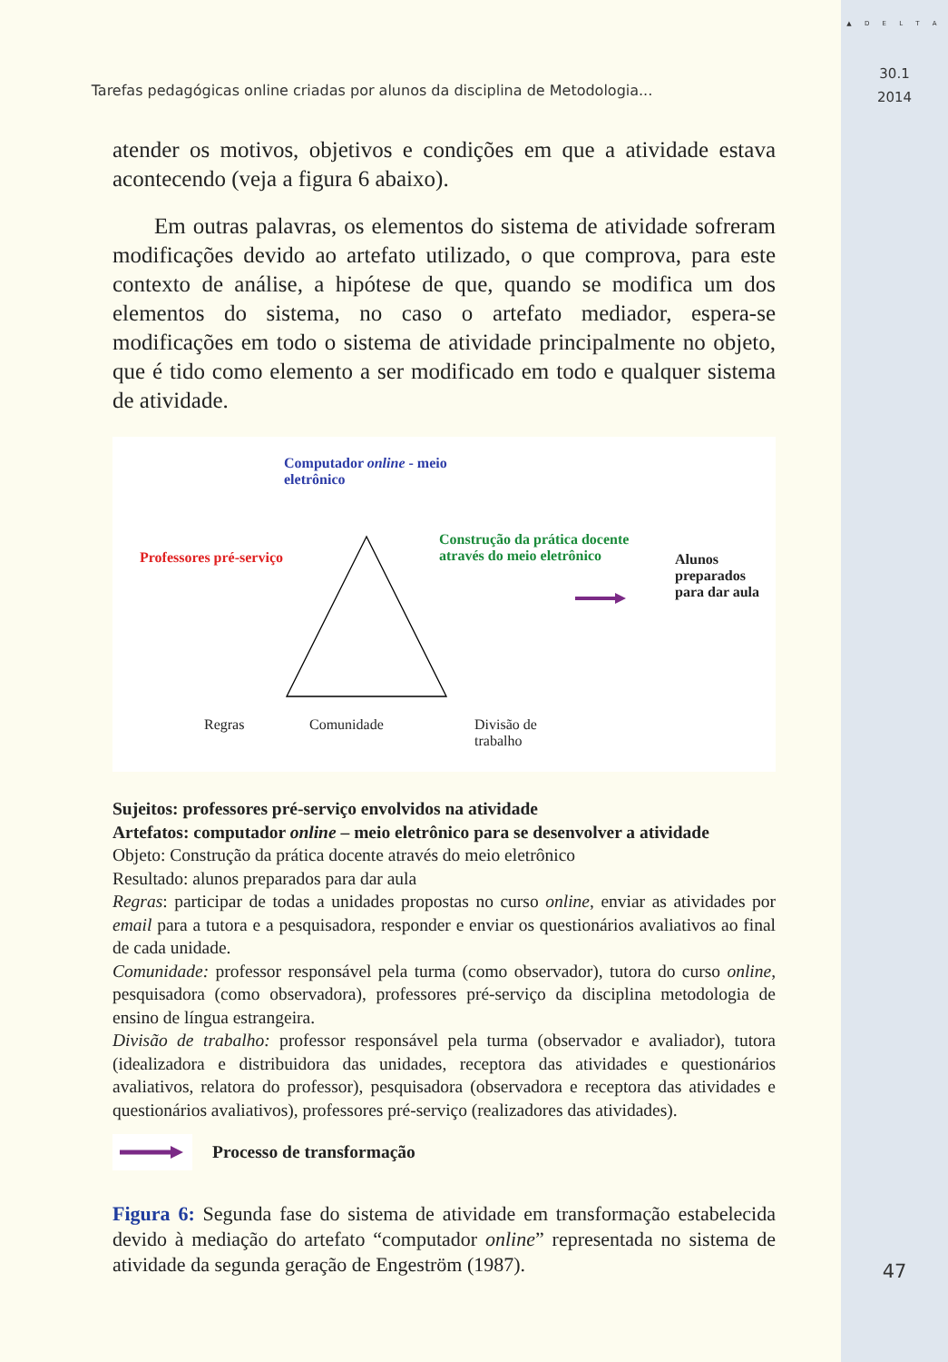Tarefas pedagógicas online criadas por alunos da disciplina de Metodologia...
atender os motivos, objetivos e condições em que a atividade estava acontecendo (veja a figura 6 abaixo).
Em outras palavras, os elementos do sistema de atividade sofreram modificações devido ao artefato utilizado, o que comprova, para este contexto de análise, a hipótese de que, quando se modifica um dos elementos do sistema, no caso o artefato mediador, espera-se modificações em todo o sistema de atividade principalmente no objeto, que é tido como elemento a ser modificado em todo e qualquer sistema de atividade.
Computador online - meio eletrônico
Professores pré-serviço
Construção da prática docente através do meio eletrônico
Alunos preparados para dar aula
Regras Comunidade Divisão de trabalho
Sujeitos: professores pré-serviço envolvidos na atividade
Artefatos: computador online – meio eletrônico para se desenvolver a atividade
Objeto: Construção da prática docente através do meio eletrônico
Resultado: alunos preparados para dar aula
Regras: participar de todas a unidades propostas no curso online, enviar as atividades por email para a tutora e a pesquisadora, responder e enviar os questionários avaliativos ao final de cada unidade.
Comunidade: professor responsável pela turma (como observador), tutora do curso online, pesquisadora (como observadora), professores pré-serviço da disciplina metodologia de ensino de língua estrangeira.
Divisão de trabalho: professor responsável pela turma (observador e avaliador), tutora (idealizadora e distribuidora das unidades, receptora das atividades e questionários avaliativos, relatora do professor), pesquisadora (observadora e receptora das atividades e questionários avaliativos), professores pré-serviço (realizadores das atividades).
Processo de transformação
Figura 6: Segunda fase do sistema de atividade em transformação estabelecida devido à mediação do artefato “computador online” representada no sistema de atividade da segunda geração de Engeström (1987).
▲ D E L T A
30.1
2014
47